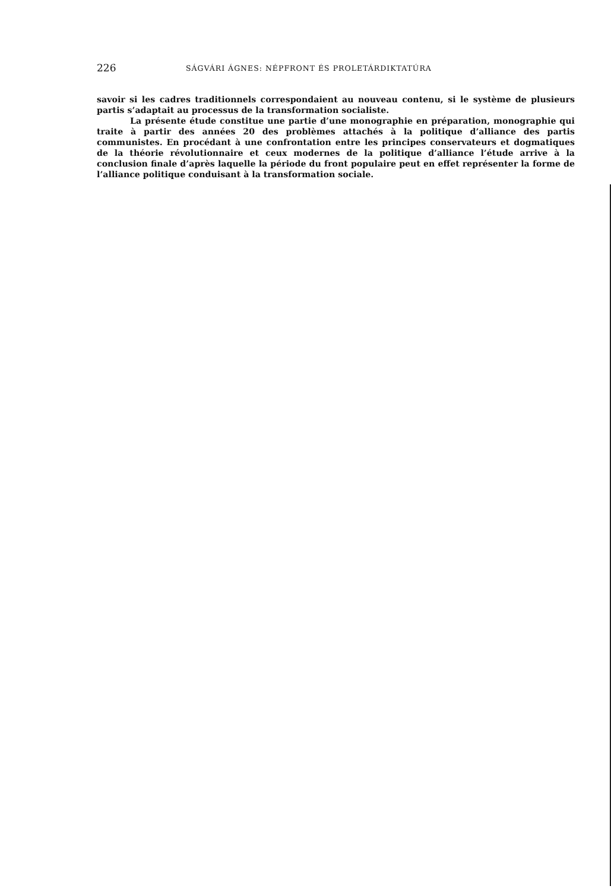226 SÁGVÁRI ÁGNES: NÉPFRONT ÉS PROLETÁRDIKTATÚRA
savoir si les cadres traditionnels correspondaient au nouveau contenu, si le système de plusieurs partis s’adaptait au processus de la transformation socialiste.
La présente étude constitue une partie d’une monographie en préparation, monographie qui traite à partir des années 20 des problèmes attachés à la politique d’alliance des partis communistes. En procédant à une confrontation entre les principes conservateurs et dogmatiques de la théorie révolutionnaire et ceux modernes de la politique d’alliance l’étude arrive à la conclusion finale d’après laquelle la période du front populaire peut en effet représenter la forme de l’alliance politique conduisant à la transformation sociale.